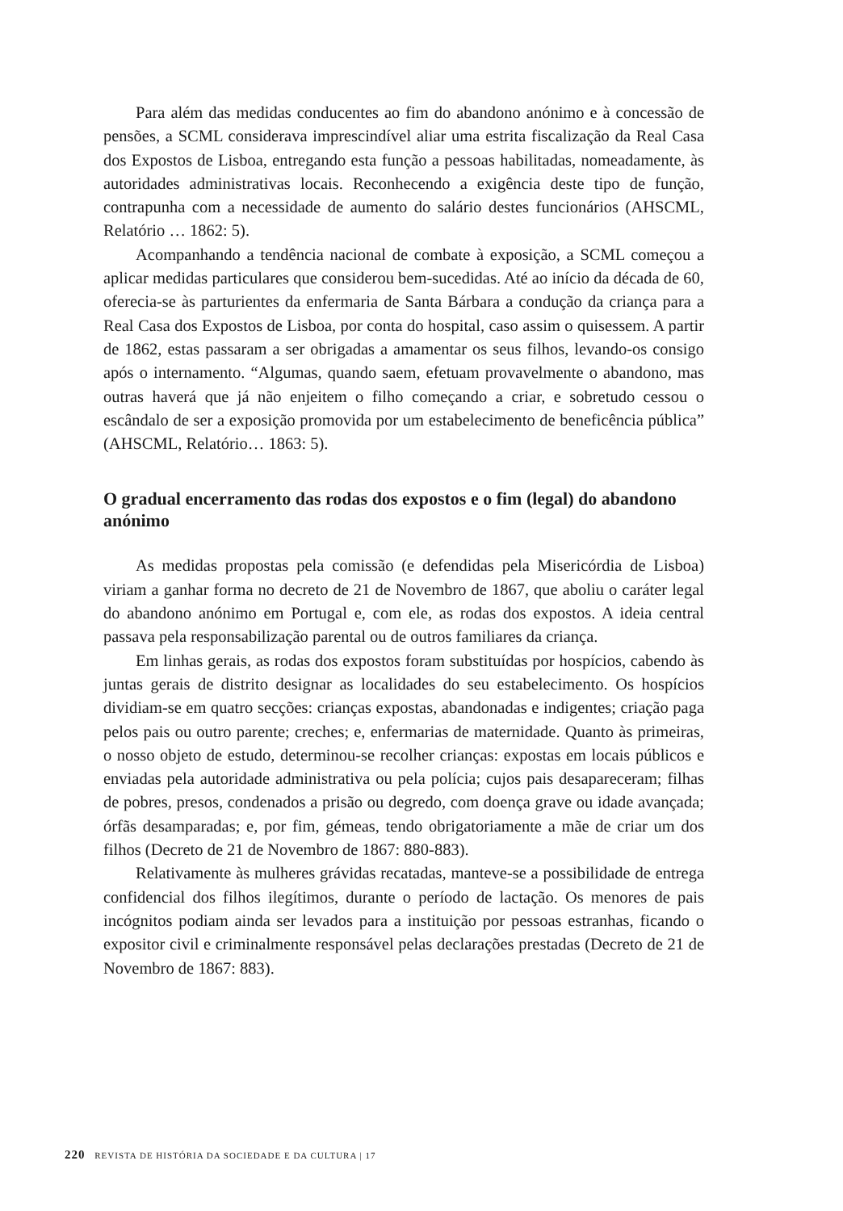Para além das medidas conducentes ao fim do abandono anónimo e à concessão de pensões, a SCML considerava imprescindível aliar uma estrita fiscalização da Real Casa dos Expostos de Lisboa, entregando esta função a pessoas habilitadas, nomeadamente, às autoridades administrativas locais. Reconhecendo a exigência deste tipo de função, contrapunha com a necessidade de aumento do salário destes funcionários (AHSCML, Relatório … 1862: 5).
Acompanhando a tendência nacional de combate à exposição, a SCML começou a aplicar medidas particulares que considerou bem-sucedidas. Até ao início da década de 60, oferecia-se às parturientes da enfermaria de Santa Bárbara a condução da criança para a Real Casa dos Expostos de Lisboa, por conta do hospital, caso assim o quisessem. A partir de 1862, estas passaram a ser obrigadas a amamentar os seus filhos, levando-os consigo após o internamento. “Algumas, quando saem, efetuam provavelmente o abandono, mas outras haverá que já não enjeitem o filho começando a criar, e sobretudo cessou o escândalo de ser a exposição promovida por um estabelecimento de beneficência pública” (AHSCML, Relatório… 1863: 5).
O gradual encerramento das rodas dos expostos e o fim (legal) do abandono anónimo
As medidas propostas pela comissão (e defendidas pela Misericórdia de Lisboa) viriam a ganhar forma no decreto de 21 de Novembro de 1867, que aboliu o caráter legal do abandono anónimo em Portugal e, com ele, as rodas dos expostos. A ideia central passava pela responsabilização parental ou de outros familiares da criança.
Em linhas gerais, as rodas dos expostos foram substituídas por hospícios, cabendo às juntas gerais de distrito designar as localidades do seu estabelecimento. Os hospícios dividiam-se em quatro secções: crianças expostas, abandonadas e indigentes; criação paga pelos pais ou outro parente; creches; e, enfermarias de maternidade. Quanto às primeiras, o nosso objeto de estudo, determinou-se recolher crianças: expostas em locais públicos e enviadas pela autoridade administrativa ou pela polícia; cujos pais desapareceram; filhas de pobres, presos, condenados a prisão ou degredo, com doença grave ou idade avançada; órfãs desamparadas; e, por fim, gémeas, tendo obrigatoriamente a mãe de criar um dos filhos (Decreto de 21 de Novembro de 1867: 880-883).
Relativamente às mulheres grávidas recatadas, manteve-se a possibilidade de entrega confidencial dos filhos ilegítimos, durante o período de lactação. Os menores de pais incógnitos podiam ainda ser levados para a instituição por pessoas estranhas, ficando o expositor civil e criminalmente responsável pelas declarações prestadas (Decreto de 21 de Novembro de 1867: 883).
220 REVISTA DE HISTÓRIA DA SOCIEDADE E DA CULTURA | 17